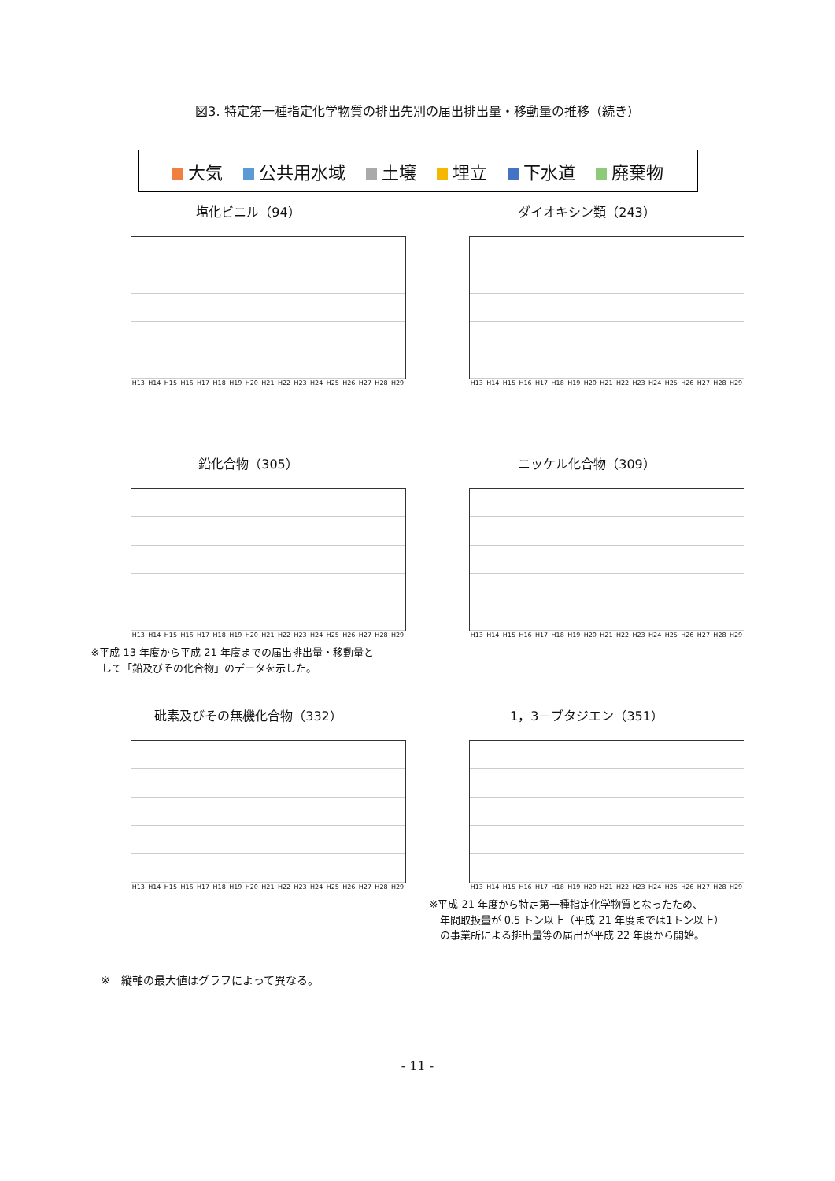図3. 特定第一種指定化学物質の排出先別の届出排出量・移動量の推移（続き）
大気 公共用水域 土壌 埋立 下水道 廃棄物
塩化ビニル（94）
H13 H14 H15 H16 H17 H18 H19 H20 H21 H22 H23 H24 H25 H26 H27 H28 H29
ダイオキシン類（243）
H13 H14 H15 H16 H17 H18 H19 H20 H21 H22 H23 H24 H25 H26 H27 H28 H29
鉛化合物（305）
H13 H14 H15 H16 H17 H18 H19 H20 H21 H22 H23 H24 H25 H26 H27 H28 H29
※平成 13 年度から平成 21 年度までの届出排出量・移動量と
　して「鉛及びその化合物」のデータを示した。
ニッケル化合物（309）
H13 H14 H15 H16 H17 H18 H19 H20 H21 H22 H23 H24 H25 H26 H27 H28 H29
砒素及びその無機化合物（332）
H13 H14 H15 H16 H17 H18 H19 H20 H21 H22 H23 H24 H25 H26 H27 H28 H29
1，3－ブタジエン（351）
H13 H14 H15 H16 H17 H18 H19 H20 H21 H22 H23 H24 H25 H26 H27 H28 H29
※平成 21 年度から特定第一種指定化学物質となったため、
　年間取扱量が 0.5 トン以上（平成 21 年度までは1トン以上）
　の事業所による排出量等の届出が平成 22 年度から開始。
※　縦軸の最大値はグラフによって異なる。
- 11 -